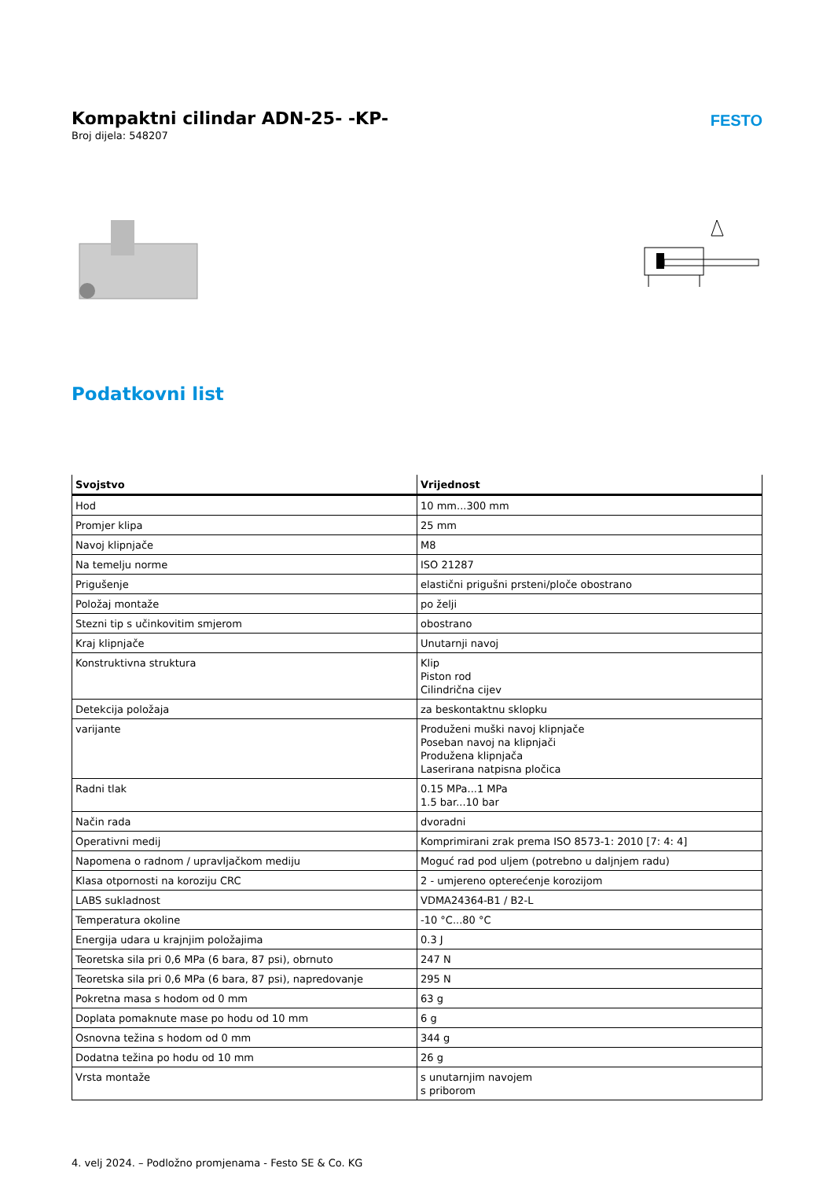Kompaktni cilindar ADN-25- -KP-
Broj dijela: 548207
FESTO
Podatkovni list
| Svojstvo | Vrijednost |
| --- | --- |
| Hod | 10 mm...300 mm |
| Promjer klipa | 25 mm |
| Navoj klipnjače | M8 |
| Na temelju norme | ISO 21287 |
| Prigušenje | elastični prigušni prsteni/ploče obostrano |
| Položaj montaže | po želji |
| Stezni tip s učinkovitim smjerom | obostrano |
| Kraj klipnjače | Unutarnji navoj |
| Konstruktivna struktura | Klip Piston rod Cilindrična cijev |
| Detekcija položaja | za beskontaktnu sklopku |
| varijante | Produženi muški navoj klipnjače Poseban navoj na klipnjači Produžena klipnjača Laserirana natpisna pločica |
| Radni tlak | 0.15 MPa...1 MPa 1.5 bar...10 bar |
| Način rada | dvoradni |
| Operativni medij | Komprimirani zrak prema ISO 8573-1: 2010 [7: 4: 4] |
| Napomena o radnom / upravljačkom mediju | Moguć rad pod uljem (potrebno u daljnjem radu) |
| Klasa otpornosti na koroziju CRC | 2 - umjereno opterećenje korozijom |
| LABS sukladnost | VDMA24364-B1 / B2-L |
| Temperatura okoline | -10 °C...80 °C |
| Energija udara u krajnjim položajima | 0.3 J |
| Teoretska sila pri 0,6 MPa (6 bara, 87 psi), obrnuto | 247 N |
| Teoretska sila pri 0,6 MPa (6 bara, 87 psi), napredovanje | 295 N |
| Pokretna masa s hodom od 0 mm | 63 g |
| Doplata pomaknute mase po hodu od 10 mm | 6 g |
| Osnovna težina s hodom od 0 mm | 344 g |
| Dodatna težina po hodu od 10 mm | 26 g |
| Vrsta montaže | s unutarnjim navojem s priborom |
4. velj 2024. – Podložno promjenama - Festo SE & Co. KG